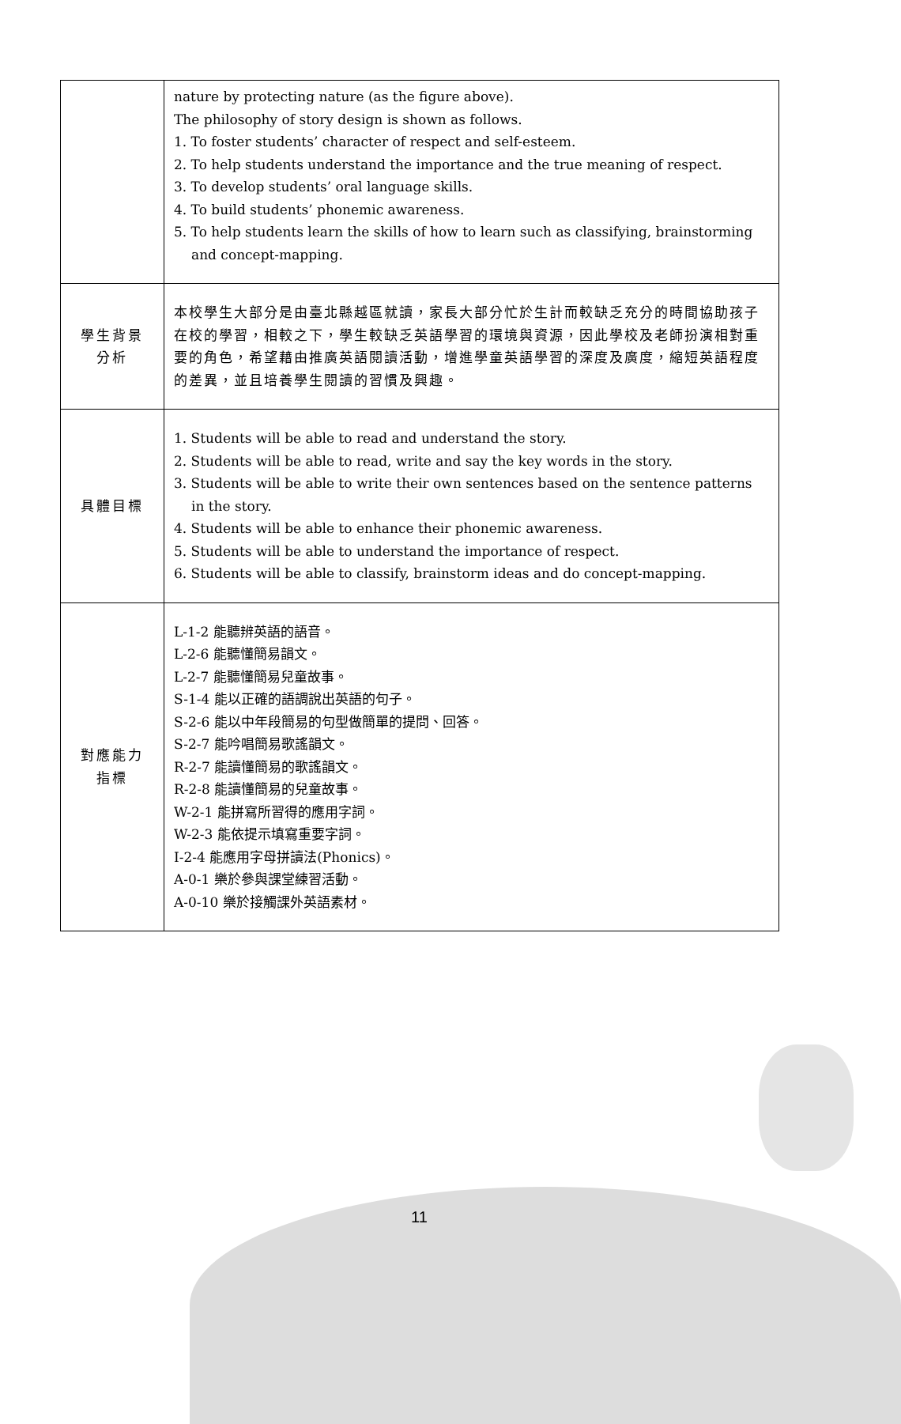| | nature by protecting nature (as the figure above). The philosophy of story design is shown as follows. 1. To foster students’ character of respect and self-esteem. 2. To help students understand the importance and the true meaning of respect. 3. To develop students’ oral language skills. 4. To build students’ phonemic awareness. 5. To help students learn the skills of how to learn such as classifying, brainstorming and concept-mapping. |
| 學生背景 分析 | 本校學生大部分是由臺北縣越區就讀，家長大部分忙於生計而較缺乏充分的時間協助孩子在校的學習，相較之下，學生較缺乏英語學習的環境與資源，因此學校及老師扮演相對重要的角色，希望藉由推廣英語閱讀活動，增進學童英語學習的深度及廣度，縮短英語程度的差異，並且培養學生閱讀的習慣及興趣。 |
| 具體目標 | 1. Students will be able to read and understand the story. 2. Students will be able to read, write and say the key words in the story. 3. Students will be able to write their own sentences based on the sentence patterns in the story. 4. Students will be able to enhance their phonemic awareness. 5. Students will be able to understand the importance of respect. 6. Students will be able to classify, brainstorm ideas and do concept-mapping. |
| 對應能力 指標 | L-1-2 能聽辨英語的語音。 L-2-6 能聽懂簡易韻文。 L-2-7 能聽懂簡易兒童故事。 S-1-4 能以正確的語調說出英語的句子。 S-2-6 能以中年段簡易的句型做簡單的提問、回答。 S-2-7 能吟唱簡易歌謠韻文。 R-2-7 能讀懂簡易的歌謠韻文。 R-2-8 能讀懂簡易的兒童故事。 W-2-1 能拼寫所習得的應用字詞。 W-2-3 能依提示填寫重要字詞。 I-2-4 能應用字母拼讀法(Phonics)。 A-0-1 樂於參與課堂練習活動。 A-0-10 樂於接觸課外英語素材。 |
11